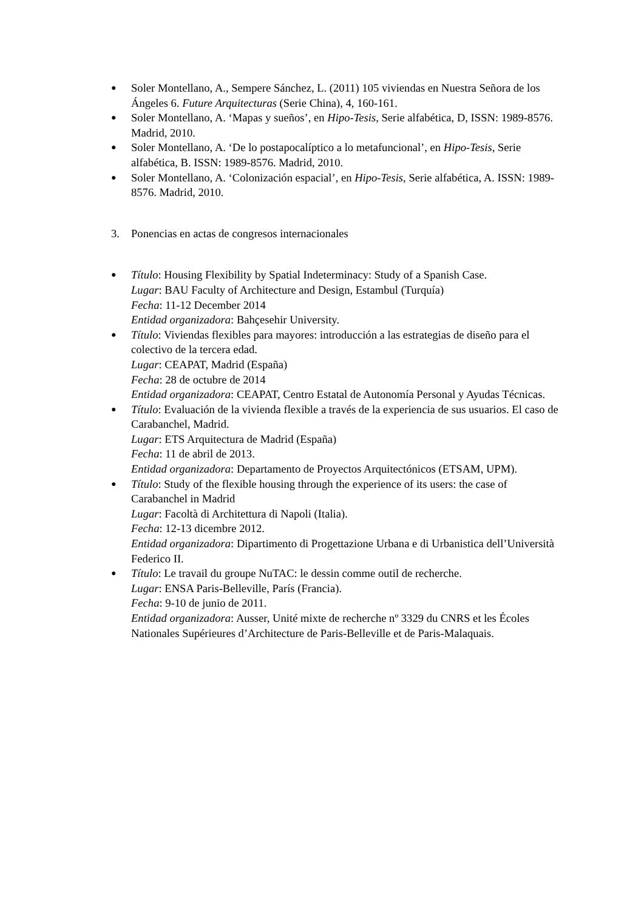●
Soler Montellano, A., Sempere Sánchez, L. (2011) 105 viviendas en Nuestra Señora de los Ángeles 6. Future Arquitecturas (Serie China), 4, 160-161.
●
Soler Montellano, A. ‘Mapas y sueños’, en Hipo-Tesis, Serie alfabética, D, ISSN: 1989-8576. Madrid, 2010.
●
Soler Montellano, A. ‘De lo postapocalíptico a lo metafuncional’, en Hipo-Tesis, Serie alfabética, B. ISSN: 1989-8576. Madrid, 2010.
●
Soler Montellano, A. ‘Colonización espacial’, en Hipo-Tesis, Serie alfabética, A. ISSN: 1989-8576. Madrid, 2010.
3. Ponencias en actas de congresos internacionales
●
Título: Housing Flexibility by Spatial Indeterminacy: Study of a Spanish Case.
Lugar: BAU Faculty of Architecture and Design, Estambul (Turquía)
Fecha: 11-12 December 2014
Entidad organizadora: Bahçesehir University.
●
Título: Viviendas flexibles para mayores: introducción a las estrategias de diseño para el colectivo de la tercera edad.
Lugar: CEAPAT, Madrid (España)
Fecha: 28 de octubre de 2014
Entidad organizadora: CEAPAT, Centro Estatal de Autonomía Personal y Ayudas Técnicas.
●
Título: Evaluación de la vivienda flexible a través de la experiencia de sus usuarios. El caso de Carabanchel, Madrid.
Lugar: ETS Arquitectura de Madrid (España)
Fecha: 11 de abril de 2013.
Entidad organizadora: Departamento de Proyectos Arquitectónicos (ETSAM, UPM).
●
Título: Study of the flexible housing through the experience of its users: the case of Carabanchel in Madrid
Lugar: Facoltà di Architettura di Napoli (Italia).
Fecha: 12-13 dicembre 2012.
Entidad organizadora: Dipartimento di Progettazione Urbana e di Urbanistica dell’Università Federico II.
●
Título: Le travail du groupe NuTAC: le dessin comme outil de recherche.
Lugar: ENSA Paris-Belleville, París (Francia).
Fecha: 9-10 de junio de 2011.
Entidad organizadora: Ausser, Unité mixte de recherche nº 3329 du CNRS et les Écoles Nationales Supérieures d’Architecture de Paris-Belleville et de Paris-Malaquais.